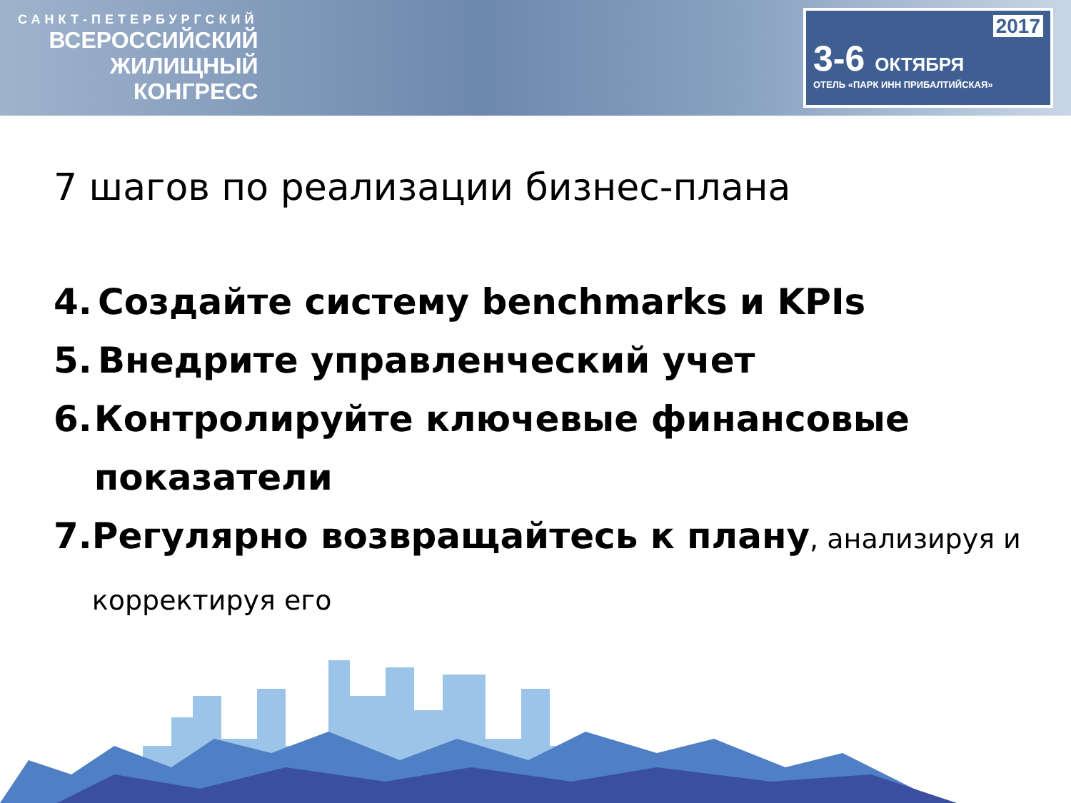САНКТ-ПЕТЕРБУРГСКИЙ
ВСЕРОССИЙСКИЙ
ЖИЛИЩНЫЙ
КОНГРЕСС
2017
3-6 ОКТЯБРЯ
ОТЕЛЬ «ПАРК ИНН ПРИБАЛТИЙСКАЯ»
7 шагов по реализации бизнес-плана
4. Создайте систему benchmarks и KPIs
5. Внедрите управленческий учет
6. Контролируйте ключевые финансовые показатели
7. Регулярно возвращайтесь к плану, анализируя и корректируя его